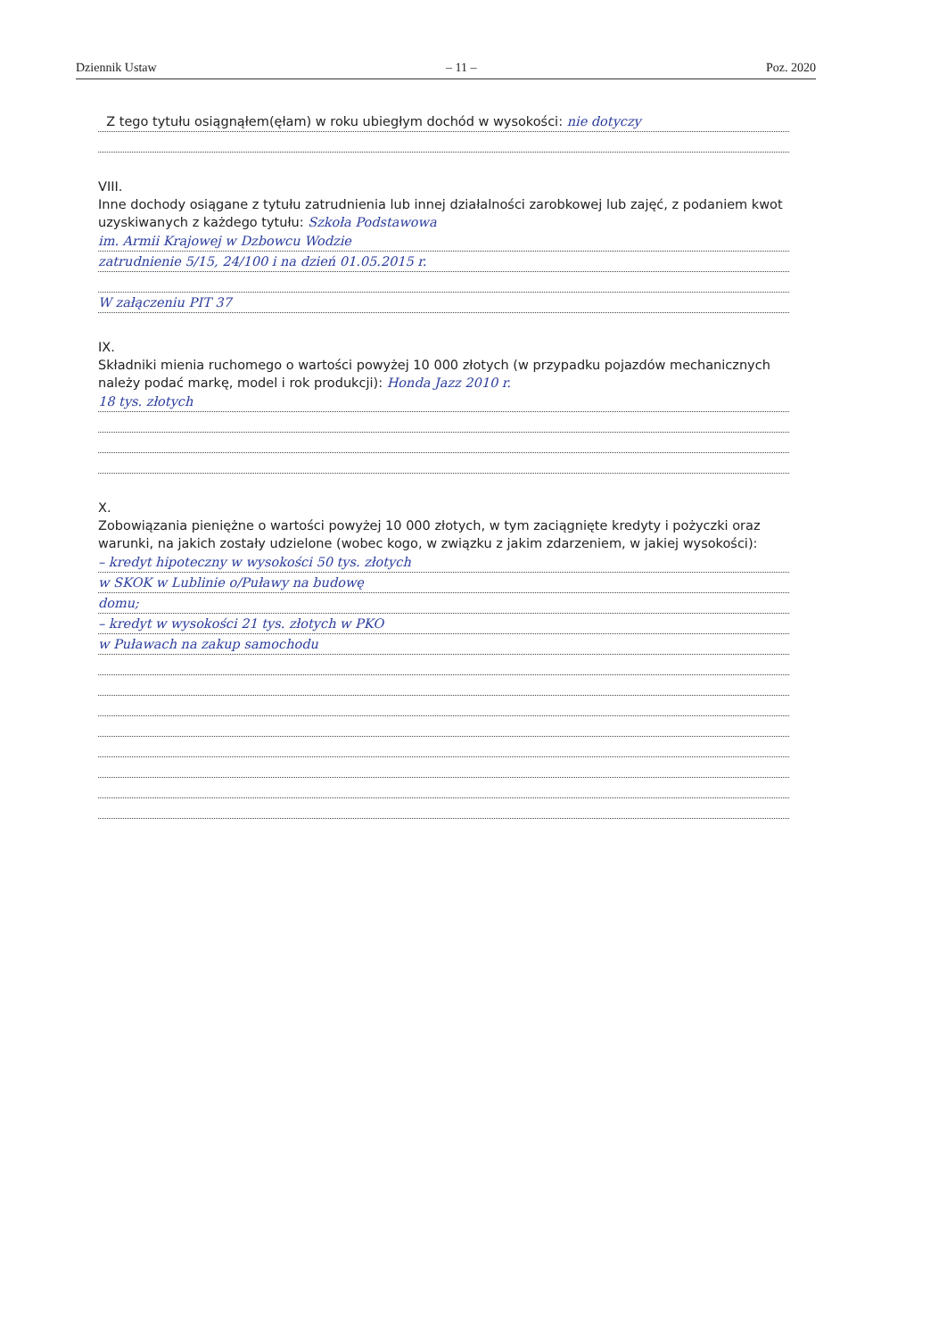Dziennik Ustaw – 11 – Poz. 2020
Z tego tytułu osiągnąłem(ęłam) w roku ubiegłym dochód w wysokości: nie dotyczy
VIII.
Inne dochody osiągane z tytułu zatrudnienia lub innej działalności zarobkowej lub zajęć, z podaniem kwot uzyskiwanych z każdego tytułu: Szkoła Podstawowa
im. Armii Krajowej w Dzbowcu Wodzie
zatrudnienie 5/15, 24/100 i na dzień 01.05.2015 r.
W załączeniu PIT 37
IX.
Składniki mienia ruchomego o wartości powyżej 10 000 złotych (w przypadku pojazdów mechanicznych należy podać markę, model i rok produkcji): Honda Jazz 2010 r.
18 tys. złotych
X.
Zobowiązania pieniężne o wartości powyżej 10 000 złotych, w tym zaciągnięte kredyty i pożyczki oraz warunki, na jakich zostały udzielone (wobec kogo, w związku z jakim zdarzeniem, w jakiej wysokości):
– kredyt hipoteczny w wysokości 50 tys. złotych
w SKOK w Lublinie o/Puławy na budowę
domu;
– kredyt w wysokości 21 tys. złotych w PKO
w Puławach na zakup samochodu